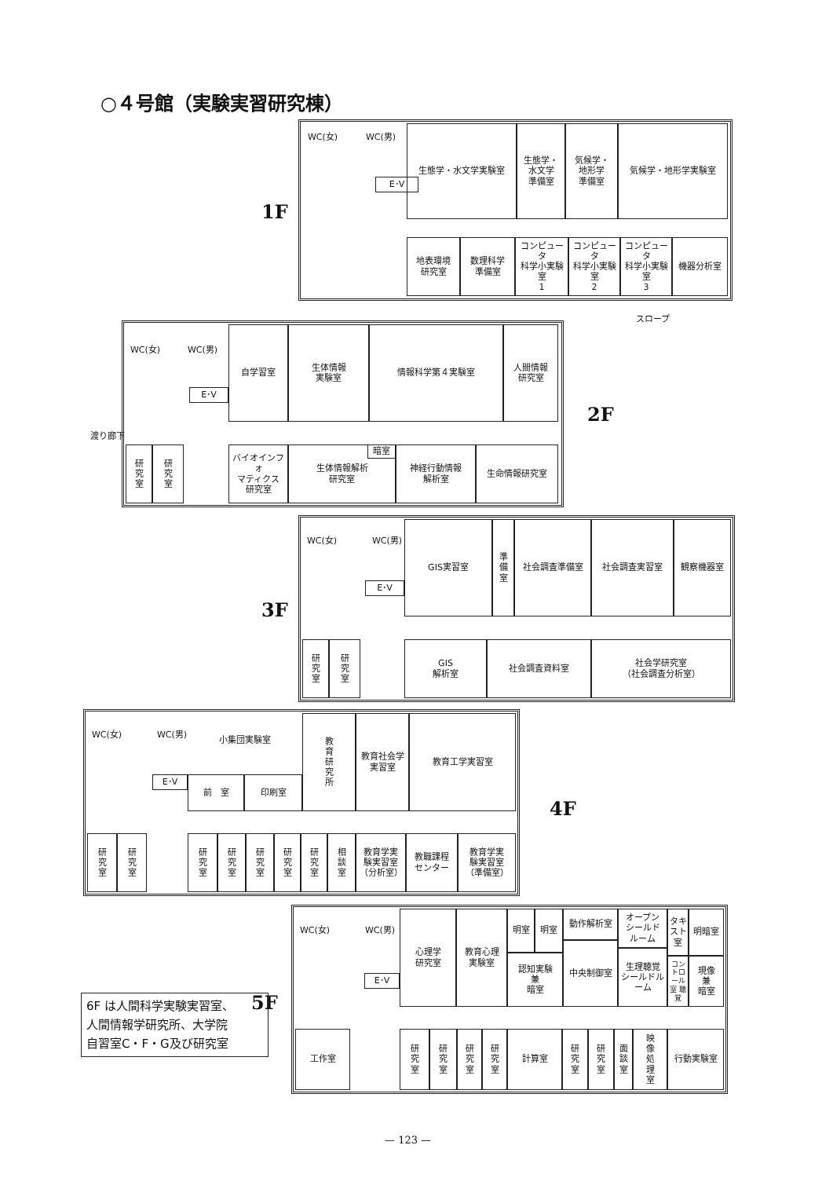○４号館（実験実習研究棟）
1F
WC(女) WC(男)
E･V
生態学・水文学実験室
生態学・
水文学
準備室
気候学・
地形学
準備室
気候学・地形学実験室
地表環境
研究室
数理科学
準備室
コンピュータ
科学小実験室
1
コンピュータ
科学小実験室
2
コンピュータ
科学小実験室
3
機器分析室
スロープ
WC(女) WC(男)
E･V
自学習室
生体情報
実験室
情報科学第４実験室
人間情報
研究室
研
究
室
研
究
室
バイオインフォ
マティクス
研究室
生体情報解析
研究室
暗室
神経行動情報
解析室
生命情報研究室
渡り廊下
2F
3F
WC(女) WC(男)
E･V
GIS実習室
準
備
室
社会調査準備室 社会調査実習室 観察機器室
研
究
室
研
究
室
GIS
解析室
社会調査資料室
社会学研究室
（社会調査分析室）
WC(女) WC(男)
E･V
小集団実験室
前　室 印刷室
教
育
研
究
所
教育社会学
実習室
教育工学実習室
研
究
室
研
究
室
研
究
室
研
究
室
研
究
室
研
究
室
研
究
室
相
談
室
教育学実
験実習室
（分析室）
教職課程
センター
教育学実
験実習室
（準備室）
4F
5F
WC(女) WC(男)
E･V
心理学
研究室
教育心理
実験室
明室 明室 動作解析室
オープン
シールド
ルーム
タキスト室
明暗室
認知実験
兼
暗室
中央制御室
生理聴覚
シールドルーム
コントロール室 聴覚
現像
兼
暗室
工作室
研
究
室
研
究
室
研
究
室
研
究
室
計算室
研
究
室
研
究
室
面
談
室
映
像
処
理
室
行動実験室
6F は人間科学実験実習室、
人間情報学研究所、大学院
自習室C・F・G及び研究室
— 123 —